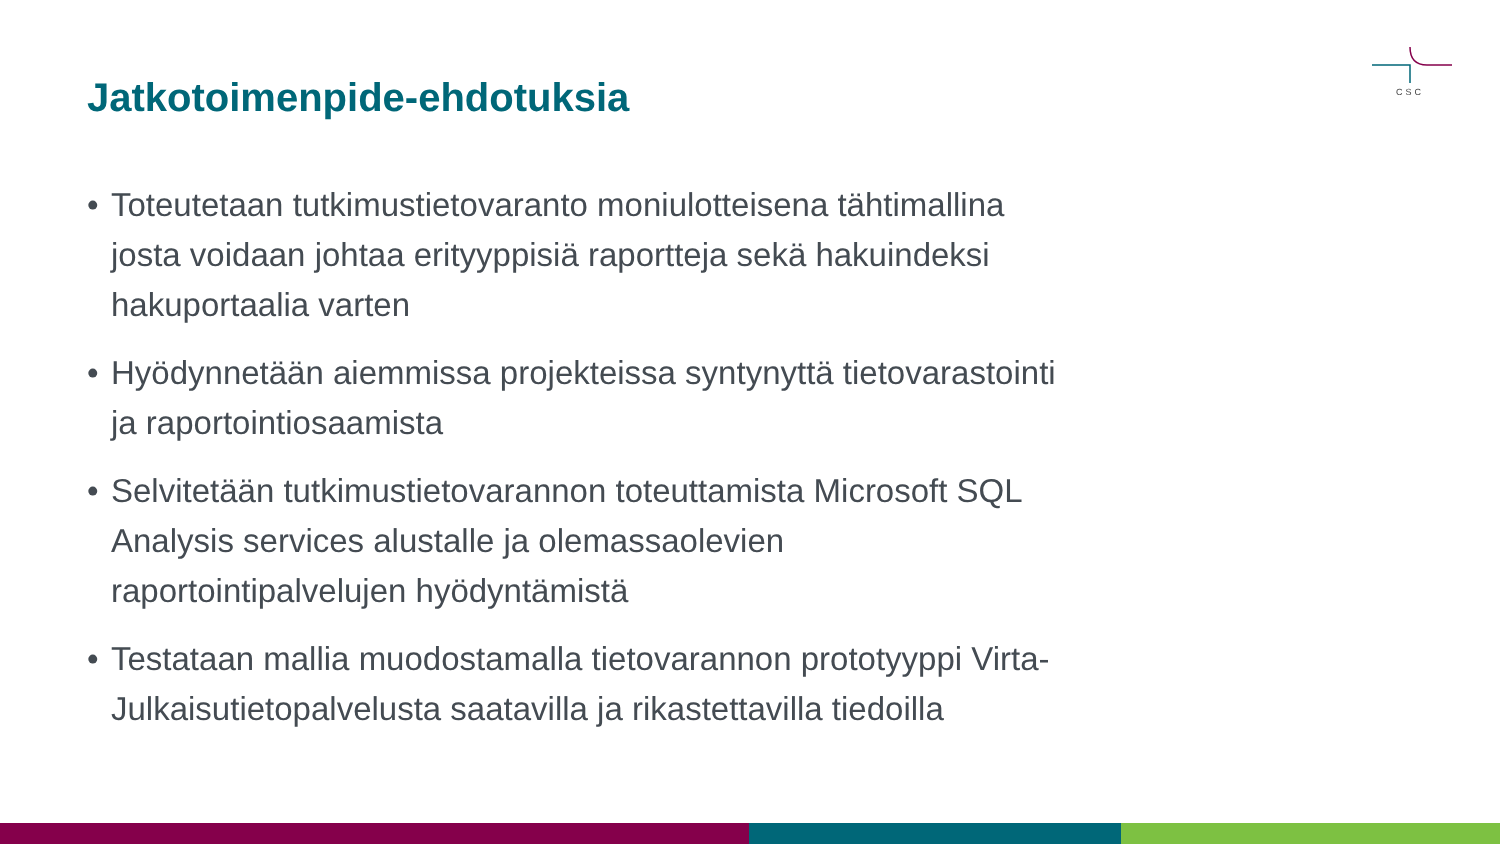CSC
Jatkotoimenpide-ehdotuksia
• Toteutetaan tutkimustietovaranto moniulotteisena tähtimallina josta voidaan johtaa erityyppisiä raportteja sekä hakuindeksi hakuportaalia varten
• Hyödynnetään aiemmissa projekteissa syntynyttä tietovarastointi ja raportointiosaamista
• Selvitetään tutkimustietovarannon toteuttamista Microsoft SQL Analysis services alustalle ja olemassaolevien raportointipalvelujen hyödyntämistä
• Testataan mallia muodostamalla tietovarannon prototyyppi Virta-Julkaisutietopalvelusta saatavilla ja rikastettavilla tiedoilla